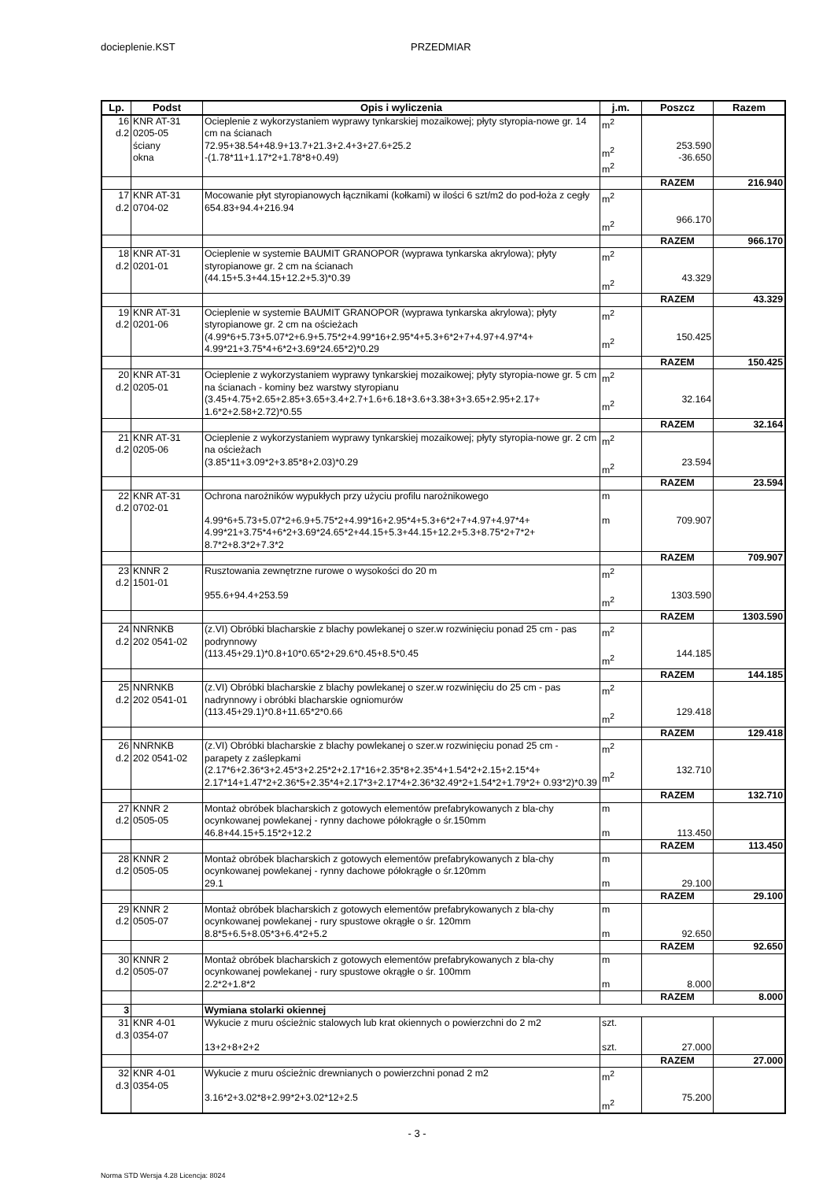docieplenie.KST PRZEDMIAR
| Lp. | Podst | Opis i wyliczenia | j.m. | Poszcz | Razem |
| --- | --- | --- | --- | --- | --- |
| 16 d.2 | KNR AT-31 0205-05 ściany okna | Ocieplenie z wykorzystaniem wyprawy tynkarskiej mozaikowej; płyty styropia-nowe gr. 14 cm na ścianach 72.95+38.54+48.9+13.7+21.3+2.4+3+27.6+25.2 -(1.78*11+1.17*2+1.78*8+0.49) | m<sup>2</sup> m<sup>2</sup> m<sup>2</sup> | 253.590 -36.650 | |
| | | | | RAZEM | 216.940 |
| 17 d.2 | KNR AT-31 0704-02 | Mocowanie płyt styropianowych łącznikami (kołkami) w ilości 6 szt/m2 do pod-łoża z cegły 654.83+94.4+216.94 | m<sup>2</sup> m<sup>2</sup> | 966.170 | |
| | | | | RAZEM | 966.170 |
| 18 d.2 | KNR AT-31 0201-01 | Ocieplenie w systemie BAUMIT GRANOPOR (wyprawa tynkarska akrylowa); płyty styropianowe gr. 2 cm na ścianach (44.15+5.3+44.15+12.2+5.3)*0.39 | m<sup>2</sup> m<sup>2</sup> | 43.329 | |
| | | | | RAZEM | 43.329 |
| 19 d.2 | KNR AT-31 0201-06 | Ocieplenie w systemie BAUMIT GRANOPOR (wyprawa tynkarska akrylowa); płyty styropianowe gr. 2 cm na ościeżach (4.99*6+5.73+5.07*2+6.9+5.75*2+4.99*16+2.95*4+5.3+6*2+7+4.97+4.97*4+ 4.99*21+3.75*4+6*2+3.69*24.65*2)*0.29 | m<sup>2</sup> m<sup>2</sup> | 150.425 | |
| | | | | RAZEM | 150.425 |
| 20 d.2 | KNR AT-31 0205-01 | Ocieplenie z wykorzystaniem wyprawy tynkarskiej mozaikowej; płyty styropia-nowe gr. 5 cm na ścianach - kominy bez warstwy styropianu (3.45+4.75+2.65+2.85+3.65+3.4+2.7+1.6+6.18+3.6+3.38+3+3.65+2.95+2.17+ 1.6*2+2.58+2.72)*0.55 | m<sup>2</sup> m<sup>2</sup> | 32.164 | |
| | | | | RAZEM | 32.164 |
| 21 d.2 | KNR AT-31 0205-06 | Ocieplenie z wykorzystaniem wyprawy tynkarskiej mozaikowej; płyty styropia-nowe gr. 2 cm na ościeżach (3.85*11+3.09*2+3.85*8+2.03)*0.29 | m<sup>2</sup> m<sup>2</sup> | 23.594 | |
| | | | | RAZEM | 23.594 |
| 22 d.2 | KNR AT-31 0702-01 | Ochrona narożników wypukłych przy użyciu profilu narożnikowego 4.99*6+5.73+5.07*2+6.9+5.75*2+4.99*16+2.95*4+5.3+6*2+7+4.97+4.97*4+ 4.99*21+3.75*4+6*2+3.69*24.65*2+44.15+5.3+44.15+12.2+5.3+8.75*2+7*2+ 8.7*2+8.3*2+7.3*2 | m m | 709.907 | |
| | | | | RAZEM | 709.907 |
| 23 d.2 | KNNR 2 1501-01 | Rusztowania zewnętrzne rurowe o wysokości do 20 m 955.6+94.4+253.59 | m<sup>2</sup> m<sup>2</sup> | 1303.590 | |
| | | | | RAZEM | 1303.590 |
| 24 d.2 | NNRNKB 202 0541-02 | (z.VI) Obróbki blacharskie z blachy powlekanej o szer.w rozwinięciu ponad 25 cm - pas podrynnowy (113.45+29.1)*0.8+10*0.65*2+29.6*0.45+8.5*0.45 | m<sup>2</sup> m<sup>2</sup> | 144.185 | |
| | | | | RAZEM | 144.185 |
| 25 d.2 | NNRNKB 202 0541-01 | (z.VI) Obróbki blacharskie z blachy powlekanej o szer.w rozwinięciu do 25 cm - pas nadrynnowy i obróbki blacharskie ogniomurów (113.45+29.1)*0.8+11.65*2*0.66 | m<sup>2</sup> m<sup>2</sup> | 129.418 | |
| | | | | RAZEM | 129.418 |
| 26 d.2 | NNRNKB 202 0541-02 | (z.VI) Obróbki blacharskie z blachy powlekanej o szer.w rozwinięciu ponad 25 cm - parapety z zaślepkami (2.17*6+2.36*3+2.45*3+2.25*2+2.17*16+2.35*8+2.35*4+1.54*2+2.15+2.15*4+ 2.17*14+1.47*2+2.36*5+2.35*4+2.17*3+2.17*4+2.36*32.49*2+1.54*2+1.79*2+ 0.93*2)*0.39 | m<sup>2</sup> m<sup>2</sup> | 132.710 | |
| | | | | RAZEM | 132.710 |
| 27 d.2 | KNNR 2 0505-05 | Montaż obróbek blacharskich z gotowych elementów prefabrykowanych z bla-chy ocynkowanej powlekanej - rynny dachowe półokrągłe o śr.150mm 46.8+44.15+5.15*2+12.2 | m m | 113.450 | |
| | | | | RAZEM | 113.450 |
| 28 d.2 | KNNR 2 0505-05 | Montaż obróbek blacharskich z gotowych elementów prefabrykowanych z bla-chy ocynkowanej powlekanej - rynny dachowe półokrągłe o śr.120mm 29.1 | m m | 29.100 | |
| | | | | RAZEM | 29.100 |
| 29 d.2 | KNNR 2 0505-07 | Montaż obróbek blacharskich z gotowych elementów prefabrykowanych z bla-chy ocynkowanej powlekanej - rury spustowe okrągłe o śr. 120mm 8.8*5+6.5+8.05*3+6.4*2+5.2 | m m | 92.650 | |
| | | | | RAZEM | 92.650 |
| 30 d.2 | KNNR 2 0505-07 | Montaż obróbek blacharskich z gotowych elementów prefabrykowanych z bla-chy ocynkowanej powlekanej - rury spustowe okrągłe o śr. 100mm 2.2*2+1.8*2 | m m | 8.000 | |
| | | | | RAZEM | 8.000 |
| 3 | | Wymiana stolarki okiennej | | | |
| 31 d.3 | KNR 4-01 0354-07 | Wykucie z muru ościeżnic stalowych lub krat okiennych o powierzchni do 2 m2 13+2+8+2+2 | szt. szt. | 27.000 | |
| | | | | RAZEM | 27.000 |
| 32 d.3 | KNR 4-01 0354-05 | Wykucie z muru ościeżnic drewnianych o powierzchni ponad 2 m2 3.16*2+3.02*8+2.99*2+3.02*12+2.5 | m<sup>2</sup> m<sup>2</sup> | 75.200 | |
- 3 -
Norma STD Wersja 4.28 Licencja: 8024